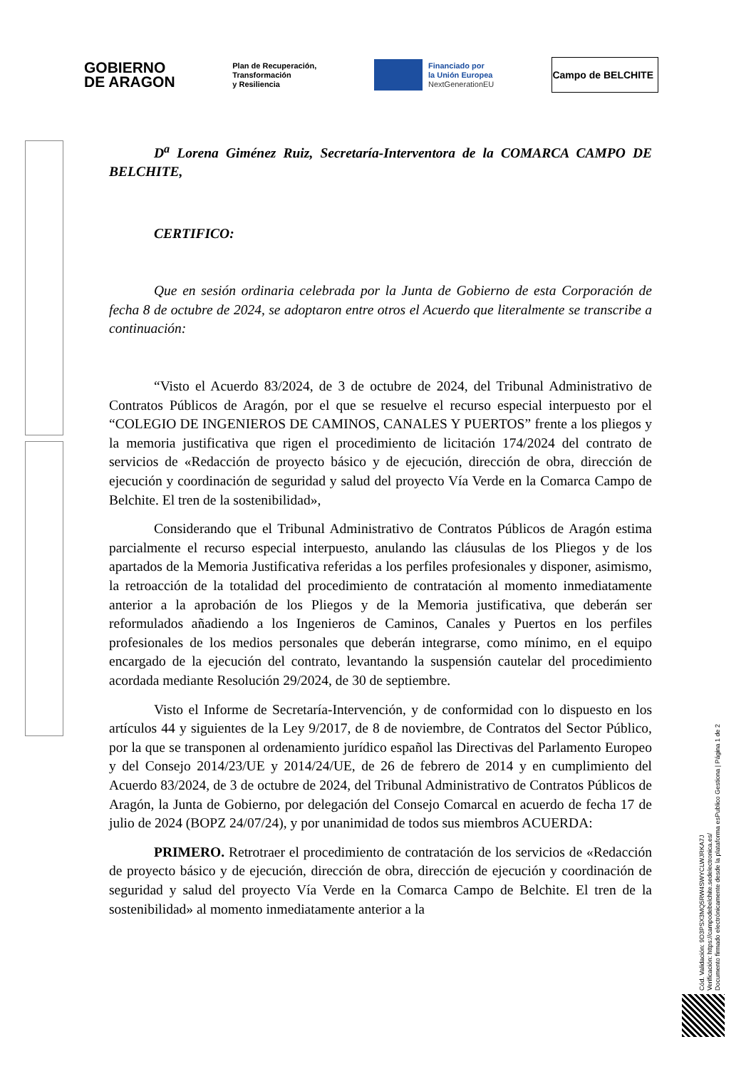GOBIERNO
DE ARAGON
Plan de Recuperación,
Transformación
y Resiliencia
Financiado por
la Unión Europea
NextGenerationEU
Campo de BELCHITE
D<sup>a</sup> Lorena Giménez Ruiz, Secretaría-Interventora de la COMARCA CAMPO DE BELCHITE,
CERTIFICO:
Que en sesión ordinaria celebrada por la Junta de Gobierno de esta Corporación de fecha 8 de octubre de 2024, se adoptaron entre otros el Acuerdo que literalmente se transcribe a continuación:
“Visto el Acuerdo 83/2024, de 3 de octubre de 2024, del Tribunal Administrativo de Contratos Públicos de Aragón, por el que se resuelve el recurso especial interpuesto por el “COLEGIO DE INGENIEROS DE CAMINOS, CANALES Y PUERTOS” frente a los pliegos y la memoria justificativa que rigen el procedimiento de licitación 174/2024 del contrato de servicios de «Redacción de proyecto básico y de ejecución, dirección de obra, dirección de ejecución y coordinación de seguridad y salud del proyecto Vía Verde en la Comarca Campo de Belchite. El tren de la sostenibilidad»,
Considerando que el Tribunal Administrativo de Contratos Públicos de Aragón estima parcialmente el recurso especial interpuesto, anulando las cláusulas de los Pliegos y de los apartados de la Memoria Justificativa referidas a los perfiles profesionales y disponer, asimismo, la retroacción de la totalidad del procedimiento de contratación al momento inmediatamente anterior a la aprobación de los Pliegos y de la Memoria justificativa, que deberán ser reformulados añadiendo a los Ingenieros de Caminos, Canales y Puertos en los perfiles profesionales de los medios personales que deberán integrarse, como mínimo, en el equipo encargado de la ejecución del contrato, levantando la suspensión cautelar del procedimiento acordada mediante Resolución 29/2024, de 30 de septiembre.
Visto el Informe de Secretaría-Intervención, y de conformidad con lo dispuesto en los artículos 44 y siguientes de la Ley 9/2017, de 8 de noviembre, de Contratos del Sector Público, por la que se transponen al ordenamiento jurídico español las Directivas del Parlamento Europeo y del Consejo 2014/23/UE y 2014/24/UE, de 26 de febrero de 2014 y en cumplimiento del Acuerdo 83/2024, de 3 de octubre de 2024, del Tribunal Administrativo de Contratos Públicos de Aragón, la Junta de Gobierno, por delegación del Consejo Comarcal en acuerdo de fecha 17 de julio de 2024 (BOPZ 24/07/24), y por unanimidad de todos sus miembros ACUERDA:
PRIMERO. Retrotraer el procedimiento de contratación de los servicios de «Redacción de proyecto básico y de ejecución, dirección de obra, dirección de ejecución y coordinación de seguridad y salud del proyecto Vía Verde en la Comarca Campo de Belchite. El tren de la sostenibilidad» al momento inmediatamente anterior a la
Cód. Validación: 9D3PSX3MQ5RW4SWYCLWJRKA7J
Verificación: https://campodebelchite.sedelectronica.es/
Documento firmado electrónicamente desde la plataforma esPublico Gestiona | Página 1 de 2